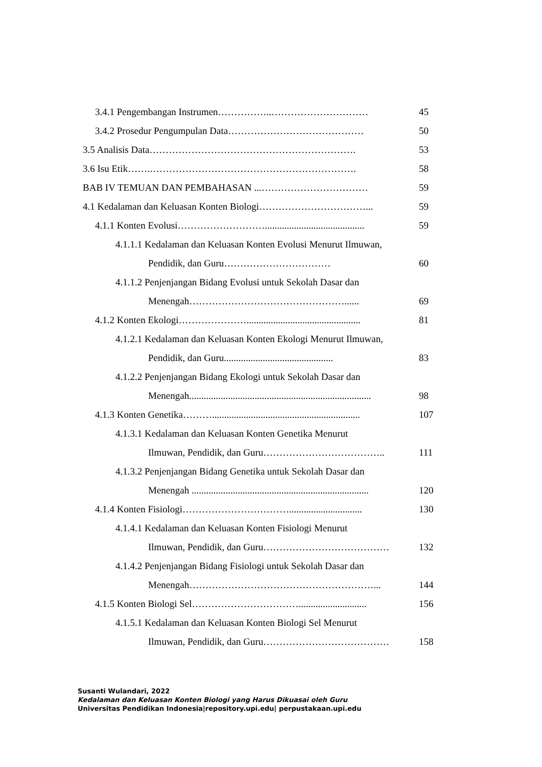3.4.1 Pengembangan Instrumen……………..………………………… 45
3.4.2 Prosedur Pengumpulan Data…………………………………… 50
3.5 Analisis Data………………………………………………………. 53
3.6 Isu Etik…….………………………………………………………. 58
BAB IV TEMUAN DAN PEMBAHASAN ...…………………………… 59
4.1 Kedalaman dan Keluasan Konten Biologi……………………………... 59
4.1.1 Konten Evolusi………………………......................................... 59
4.1.1.1 Kedalaman dan Keluasan Konten Evolusi Menurut Ilmuwan,
Pendidik, dan Guru…………………………… 60
4.1.1.2 Penjenjangan Bidang Evolusi untuk Sekolah Dasar dan
Menengah…………………………………………...... 69
4.1.2 Konten Ekologi…………………............................................... 81
4.1.2.1 Kedalaman dan Keluasan Konten Ekologi Menurut Ilmuwan,
Pendidik, dan Guru............................................. 83
4.1.2.2 Penjenjangan Bidang Ekologi untuk Sekolah Dasar dan
Menengah........................................................................... 98
4.1.3 Konten Genetika………............................................................. 107
4.1.3.1 Kedalaman dan Keluasan Konten Genetika Menurut
Ilmuwan, Pendidik, dan Guru……………………………….. 111
4.1.3.2 Penjenjangan Bidang Genetika untuk Sekolah Dasar dan
Menengah ......................................................................... 120
4.1.4 Konten Fisiologi…………………………….............................. 130
4.1.4.1 Kedalaman dan Keluasan Konten Fisiologi Menurut
Ilmuwan, Pendidik, dan Guru………………………………… 132
4.1.4.2 Penjenjangan Bidang Fisiologi untuk Sekolah Dasar dan
Menengah…………………………………………………... 144
4.1.5 Konten Biologi Sel……………………………............................ 156
4.1.5.1 Kedalaman dan Keluasan Konten Biologi Sel Menurut
Ilmuwan, Pendidik, dan Guru………………………………… 158
Susanti Wulandari, 2022
Kedalaman dan Keluasan Konten Biologi yang Harus Dikuasai oleh Guru
Universitas Pendidikan Indonesia|repository.upi.edu| perpustakaan.upi.edu